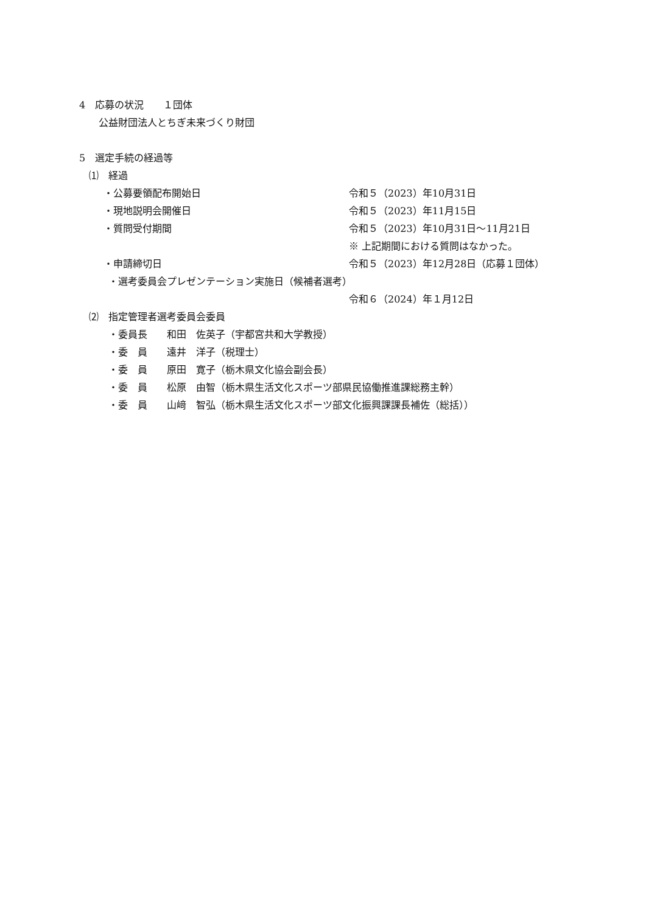4　応募の状況　　１団体
　　公益財団法人とちぎ未来づくり財団
5　選定手続の経過等
　⑴　経過
・公募要領配布開始日 令和５（2023）年10月31日
・現地説明会開催日 令和５（2023）年11月15日
・質問受付期間 令和５（2023）年10月31日～11月21日
※ 上記期間における質問はなかった。
・申請締切日 令和５（2023）年12月28日（応募１団体）
　　　・選考委員会プレゼンテーション実施日（候補者選考）
令和６（2024）年１月12日
　⑵　指定管理者選考委員会委員
　　　・委員長　　和田　佐英子（宇都宮共和大学教授）
　　　・委　員　　遠井　洋子（税理士）
　　　・委　員　　原田　寛子（栃木県文化協会副会長）
　　　・委　員　　松原　由智（栃木県生活文化スポーツ部県民協働推進課総務主幹）
　　　・委　員　　山﨑　智弘（栃木県生活文化スポーツ部文化振興課課長補佐（総括））